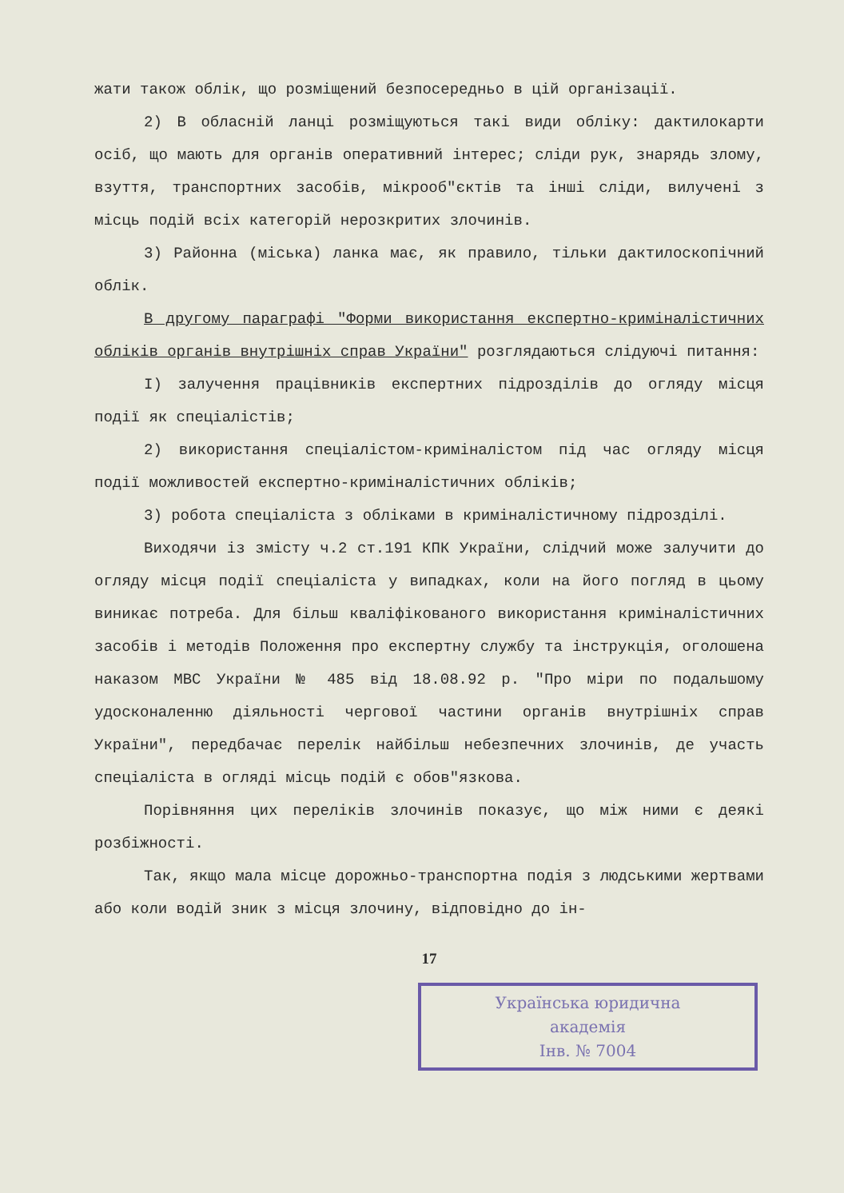жати також облік, що розміщений безпосередньо в цій організації.
2) В обласній ланці розміщуються такі види обліку: дактилокарти осіб, що мають для органів оперативний інтерес; сліди рук, знарядь злому, взуття, транспортних засобів, мікрооб"єктів та інші сліди, вилучені з місць подій всіх категорій нерозкритих злочинів.
3) Районна (міська) ланка має, як правило, тільки дактилоскопічний облік.
В другому параграфі "Форми використання експертно-криміналістичних обліків органів внутрішніх справ України" розглядаються слідуючі питання:
І) залучення працівників експертних підрозділів до огляду місця події як спеціалістів;
2) використання спеціалістом-криміналістом під час огляду місця події можливостей експертно-криміналістичних обліків;
3) робота спеціаліста з обліками в криміналістичному підрозділі.
Виходячи із змісту ч.2 ст.191 КПК України, слідчий може залучити до огляду місця події спеціаліста у випадках, коли на його погляд в цьому виникає потреба. Для більш кваліфікованого використання криміналістичних засобів і методів Положення про експертну службу та інструкція, оголошена наказом МВС України № 485 від 18.08.92 р. "Про міри по подальшому удосконаленню діяльності чергової частини органів внутрішніх справ України", передбачає перелік найбільш небезпечних злочинів, де участь спеціаліста в огляді місць подій є обов"язкова.
Порівняння цих переліків злочинів показує, що між ними є деякі розбіжності.
Так, якщо мала місце дорожньо-транспортна подія з людськими жертвами або коли водій зник з місця злочину, відповідно до ін-
17
Українська юридична
академія
Інв. № 7004